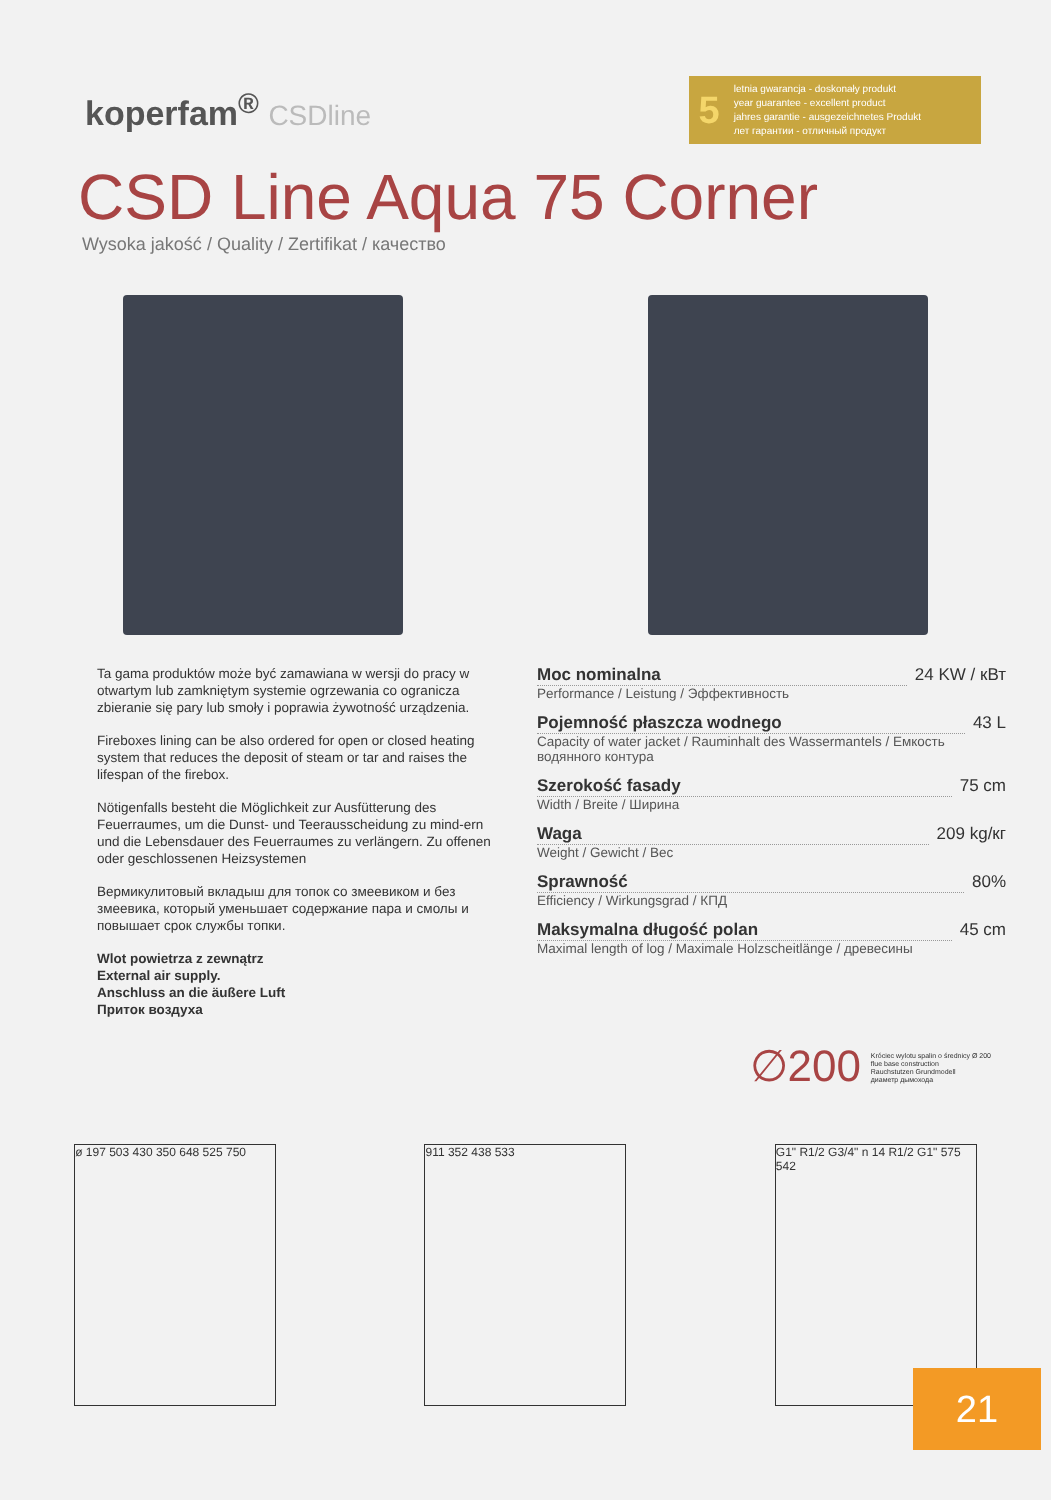koperfam<sup>®</sup> CSDline
5
letnia gwarancja - doskonały produkt
year guarantee - excellent product
jahres garantie - ausgezeichnetes Produkt
лет гарантии - отличный продукт
CSD Line Aqua 75 Corner
Wysoka jakość / Quality / Zertifikat / качество
Ta gama produktów może być zamawiana w wersji do pracy w otwartym lub zamkniętym systemie ogrzewania co ogranicza zbieranie się pary lub smoły i poprawia żywotność urządzenia.
Fireboxes lining can be also ordered for open or closed heating system that reduces the deposit of steam or tar and raises the lifespan of the firebox.
Nötigenfalls besteht die Möglichkeit zur Ausfütterung des Feuerraumes, um die Dunst- und Teerausscheidung zu mind-ern und die Lebensdauer des Feuerraumes zu verlängern. Zu offenen oder geschlossenen Heizsystemen
Вермикулитовый вкладыш для топок со змеевиком и без змеевика, который уменьшает содержание пара и смолы и повышает срок службы топки.
Wlot powietrza z zewnątrz
External air supply.
Anschluss an die äußere Luft
Приток воздуха
Moc nominalna 24 KW / кВт
Performance / Leistung / Эффективность
Pojemność płaszcza wodnego 43 L
Capacity of water jacket / Rauminhalt des Wassermantels / Емкость водянного контура
Szerokość fasady 75 cm
Width / Breite / Ширина
Waga 209 kg/кг
Weight / Gewicht / Вес
Sprawność 80%
Efficiency / Wirkungsgrad / КПД
Maksymalna długość polan 45 cm
Maximal length of log / Maximale Holzscheitlänge / древесины
∅200
Króciec wylotu spalin o średnicy Ø 200
flue base construction
Rauchstutzen Grundmodell
диаметр дымохода
ø 197 503 430 350 648 525 750
911 352 438 533 G1" R1/2 G3/4" n 14 R1/2 G1" 575 542
21